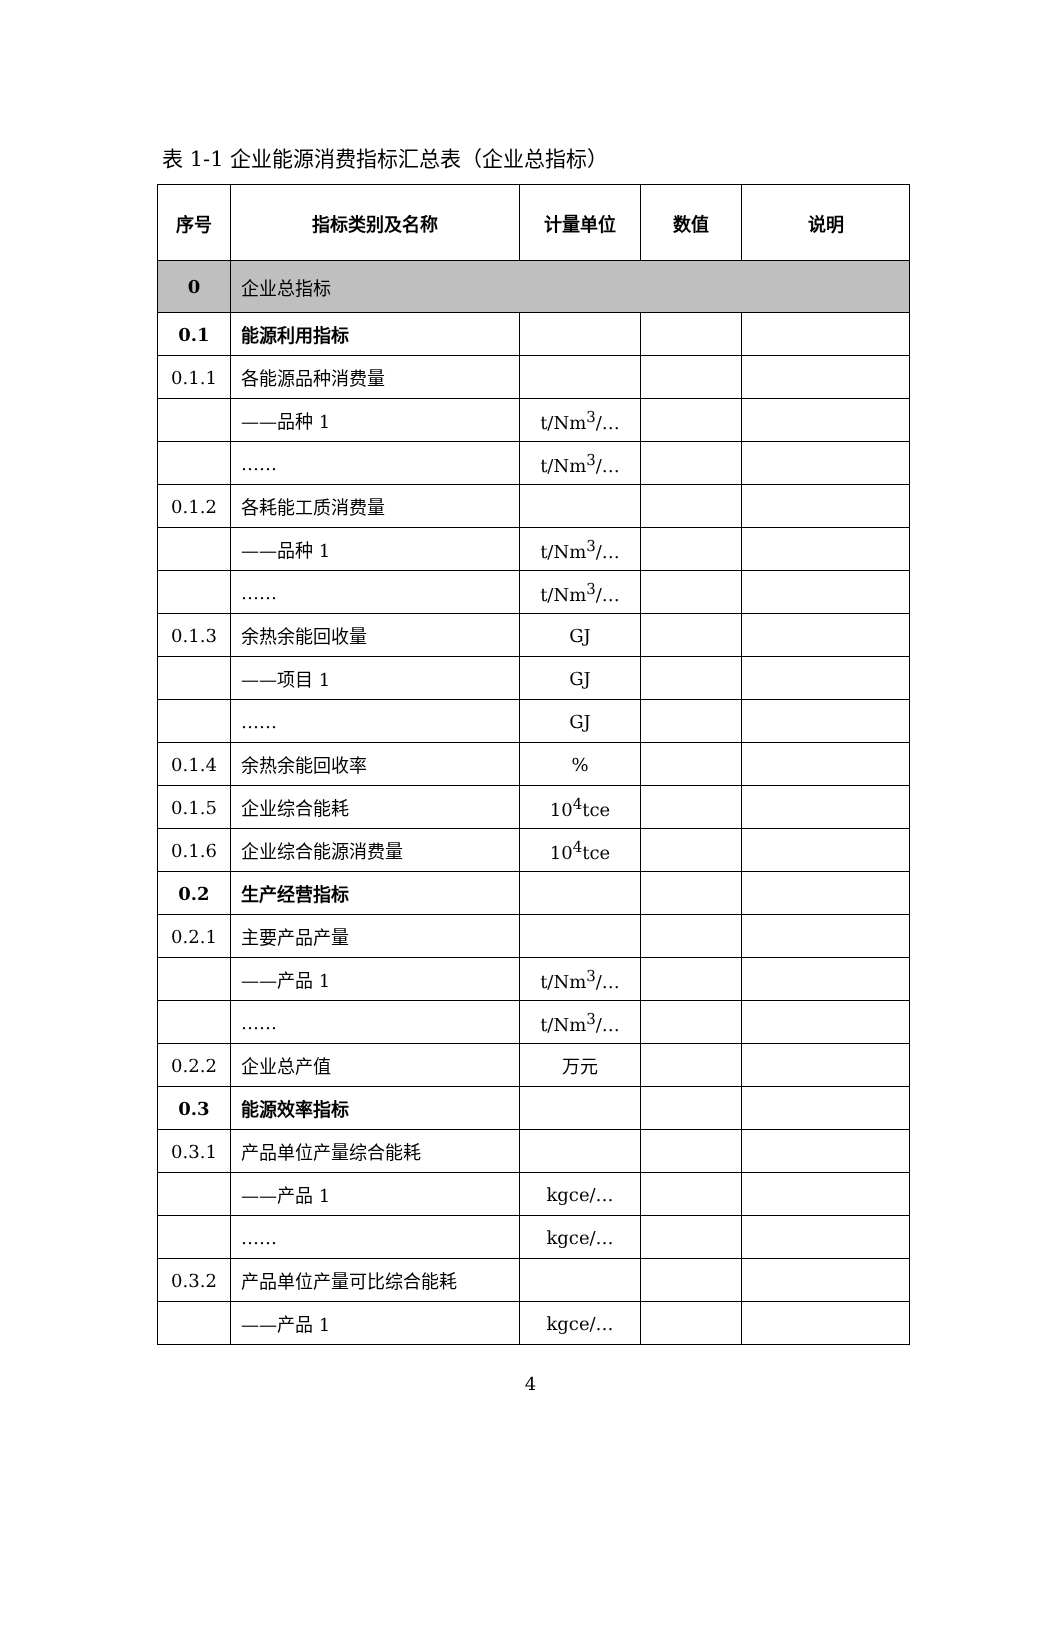表 1-1 企业能源消费指标汇总表（企业总指标）
| 序号 | 指标类别及名称 | 计量单位 | 数值 | 说明 |
| --- | --- | --- | --- | --- |
| 0 | 企业总指标 | | | |
| 0.1 | 能源利用指标 | | | |
| 0.1.1 | 各能源品种消费量 | | | |
| | ——品种 1 | t/Nm<sup>3</sup>/… | | |
| | …… | t/Nm<sup>3</sup>/… | | |
| 0.1.2 | 各耗能工质消费量 | | | |
| | ——品种 1 | t/Nm<sup>3</sup>/… | | |
| | …… | t/Nm<sup>3</sup>/… | | |
| 0.1.3 | 余热余能回收量 | GJ | | |
| | ——项目 1 | GJ | | |
| | …… | GJ | | |
| 0.1.4 | 余热余能回收率 | % | | |
| 0.1.5 | 企业综合能耗 | 10<sup>4</sup>tce | | |
| 0.1.6 | 企业综合能源消费量 | 10<sup>4</sup>tce | | |
| 0.2 | 生产经营指标 | | | |
| 0.2.1 | 主要产品产量 | | | |
| | ——产品 1 | t/Nm<sup>3</sup>/… | | |
| | …… | t/Nm<sup>3</sup>/… | | |
| 0.2.2 | 企业总产值 | 万元 | | |
| 0.3 | 能源效率指标 | | | |
| 0.3.1 | 产品单位产量综合能耗 | | | |
| | ——产品 1 | kgce/… | | |
| | …… | kgce/… | | |
| 0.3.2 | 产品单位产量可比综合能耗 | | | |
| | ——产品 1 | kgce/… | | |
4